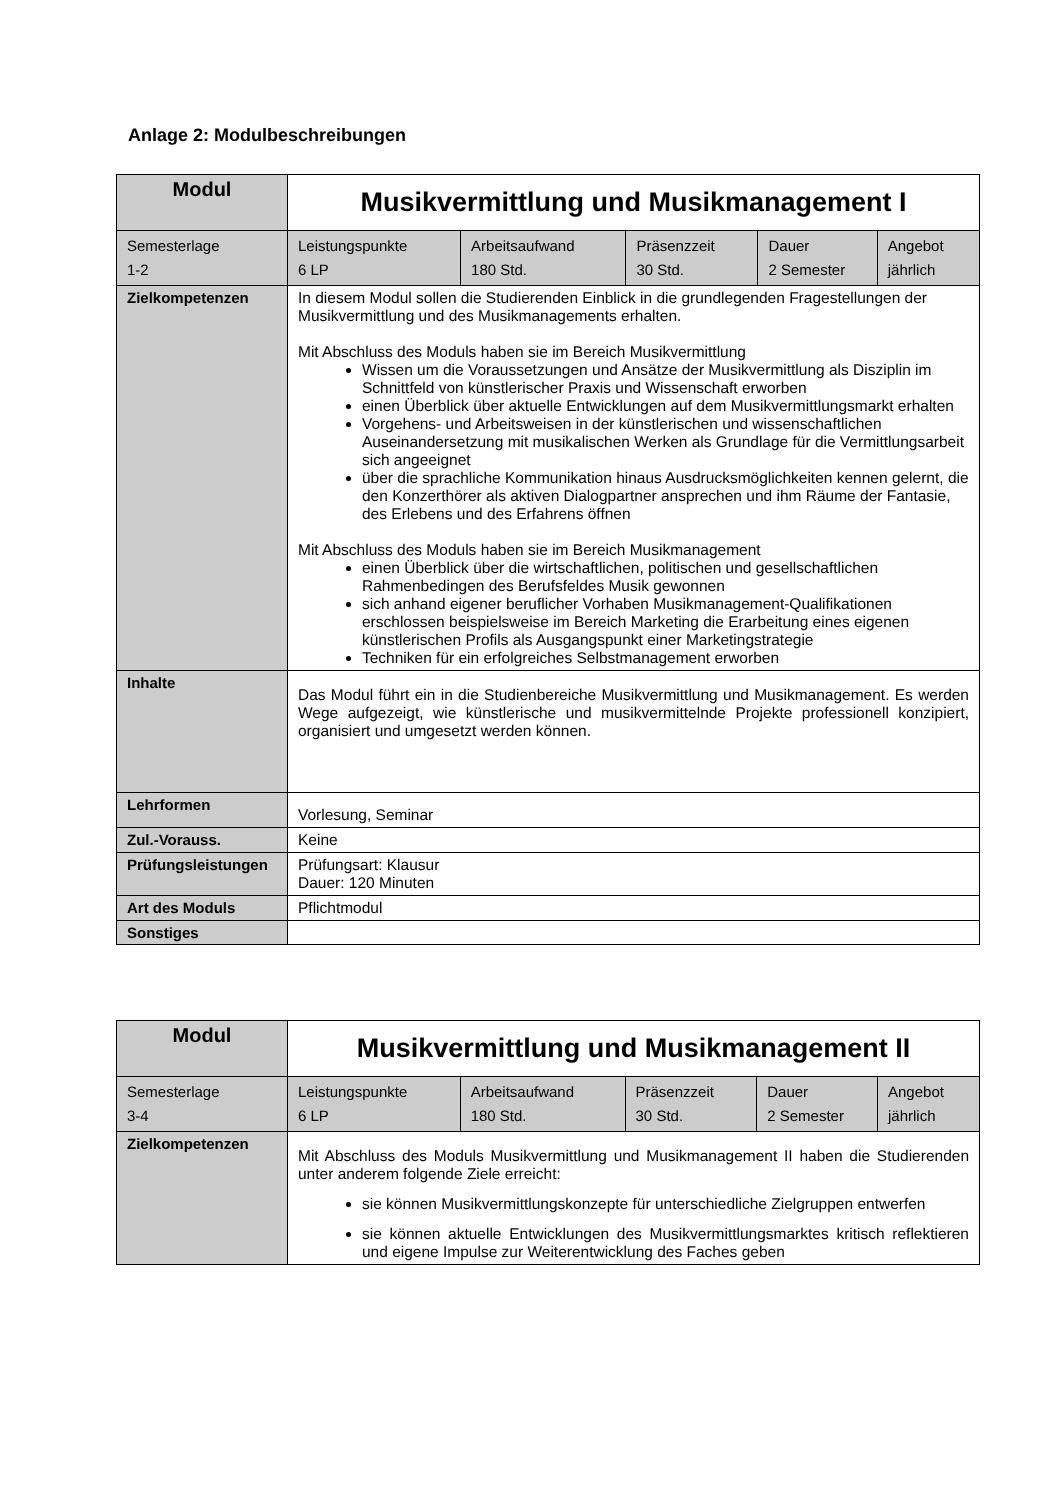Anlage 2: Modulbeschreibungen
| Modul | Musikvermittlung und Musikmanagement I | | | | |
| Semesterlage 1-2 | Leistungspunkte 6 LP | Arbeitsaufwand 180 Std. | Präsenzzeit 30 Std. | Dauer 2 Semester | Angebot jährlich |
| Zielkompetenzen | In diesem Modul sollen die Studierenden Einblick in die grundlegenden Fragestellungen der Musikvermittlung und des Musikmanagements erhalten. Mit Abschluss des Moduls haben sie im Bereich Musikvermittlung Wissen um die Voraussetzungen und Ansätze der Musikvermittlung als Disziplin im Schnittfeld von künstlerischer Praxis und Wissenschaft erworben einen Überblick über aktuelle Entwicklungen auf dem Musikvermittlungsmarkt erhalten Vorgehens- und Arbeitsweisen in der künstlerischen und wissenschaftlichen Auseinandersetzung mit musikalischen Werken als Grundlage für die Vermittlungsarbeit sich angeeignet über die sprachliche Kommunikation hinaus Ausdrucksmöglichkeiten kennen gelernt, die den Konzerthörer als aktiven Dialogpartner ansprechen und ihm Räume der Fantasie, des Erlebens und des Erfahrens öffnen Mit Abschluss des Moduls haben sie im Bereich Musikmanagement einen Überblick über die wirtschaftlichen, politischen und gesellschaftlichen Rahmenbedingen des Berufsfeldes Musik gewonnen sich anhand eigener beruflicher Vorhaben Musikmanagement-Qualifikationen erschlossen beispielsweise im Bereich Marketing die Erarbeitung eines eigenen künstlerischen Profils als Ausgangspunkt einer Marketingstrategie Techniken für ein erfolgreiches Selbstmanagement erworben | | | | |
| Inhalte | Das Modul führt ein in die Studienbereiche Musikvermittlung und Musikmanagement. Es werden Wege aufgezeigt, wie künstlerische und musikvermittelnde Projekte professionell konzipiert, organisiert und umgesetzt werden können. | | | | |
| Lehrformen | Vorlesung, Seminar | | | | |
| Zul.-Vorauss. | Keine | | | | |
| Prüfungsleistungen | Prüfungsart: Klausur Dauer: 120 Minuten | | | | |
| Art des Moduls | Pflichtmodul | | | | |
| Sonstiges | | | | | |
| Modul | Musikvermittlung und Musikmanagement II | | | | |
| Semesterlage 3-4 | Leistungspunkte 6 LP | Arbeitsaufwand 180 Std. | Präsenzzeit 30 Std. | Dauer 2 Semester | Angebot jährlich |
| Zielkompetenzen | Mit Abschluss des Moduls Musikvermittlung und Musikmanagement II haben die Studierenden unter anderem folgende Ziele erreicht: sie können Musikvermittlungskonzepte für unterschiedliche Zielgruppen entwerfen sie können aktuelle Entwicklungen des Musikvermittlungsmarktes kritisch reflektieren und eigene Impulse zur Weiterentwicklung des Faches geben | | | | |